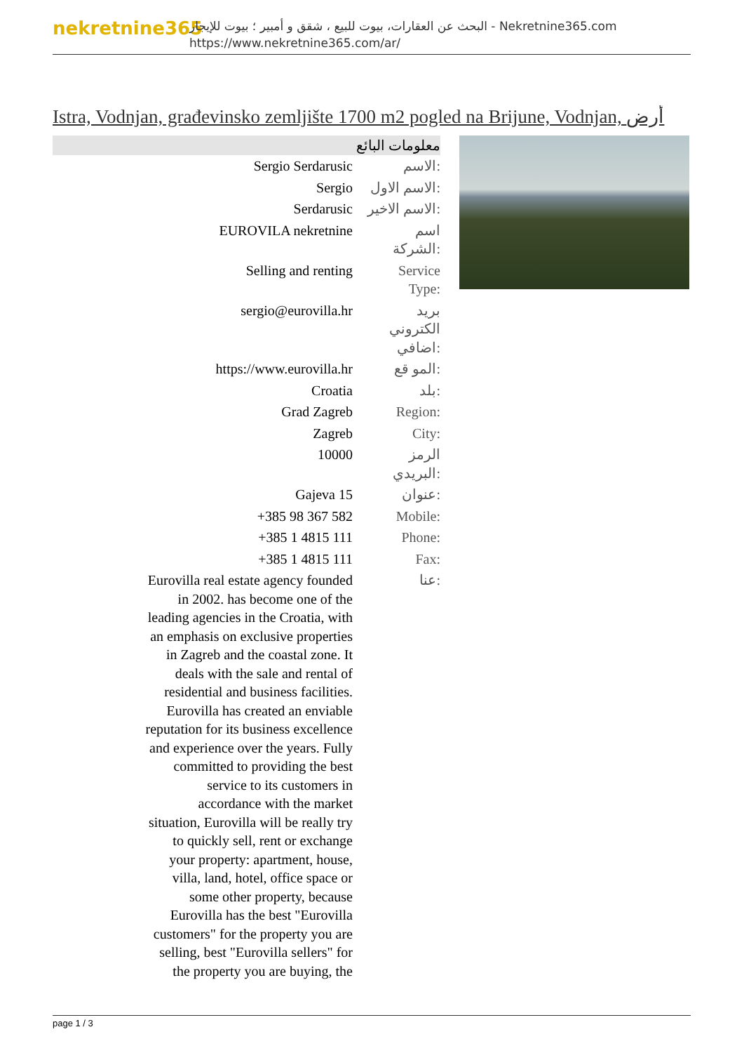nekretnine365
البحث عن العقارات، بيوت للبيع ، شقق و أمبير ؛ بيوت للإيجار - Nekretnine365.com
https://www.nekretnine365.com/ar/
Istra, Vodnjan, građevinsko zemljište 1700 m2 pogled na Brijune, Vodnjan, أرض
معلومات البائع
| Sergio Serdarusic | الاسم: |
| Sergio | الاسم الاول: |
| Serdarusic | الاسم الاخير: |
| EUROVILA nekretnine | اسم الشركة: |
| Selling and renting | Service Type: |
| sergio@eurovilla.hr | بريد الكتروني اضافي: |
| https://www.eurovilla.hr | المو قع: |
| Croatia | بلد: |
| Grad Zagreb | Region: |
| Zagreb | City: |
| 10000 | الرمز البريدي: |
| Gajeva 15 | عنوان: |
| +385 98 367 582 | Mobile: |
| +385 1 4815 111 | Phone: |
| +385 1 4815 111 | Fax: |
| Eurovilla real estate agency founded in 2002. has become one of the leading agencies in the Croatia, with an emphasis on exclusive properties in Zagreb and the coastal zone. It deals with the sale and rental of residential and business facilities. Eurovilla has created an enviable reputation for its business excellence and experience over the years. Fully committed to providing the best service to its customers in accordance with the market situation, Eurovilla will be really try to quickly sell, rent or exchange your property: apartment, house, villa, land, hotel, office space or some other property, because Eurovilla has the best "Eurovilla customers" for the property you are selling, best "Eurovilla sellers" for the property you are buying, the | عنا: |
page 1 / 3